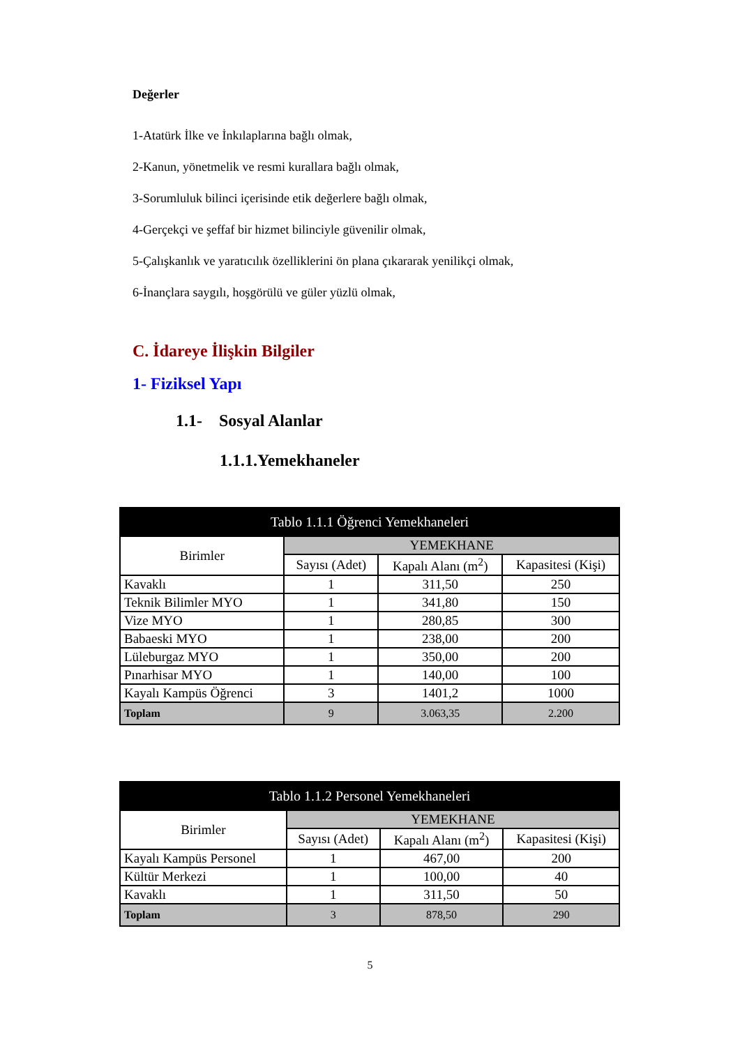Değerler
1-Atatürk İlke ve İnkılaplarına bağlı olmak,
2-Kanun, yönetmelik ve resmi kurallara bağlı olmak,
3-Sorumluluk bilinci içerisinde etik değerlere bağlı olmak,
4-Gerçekçi ve şeffaf bir hizmet bilinciyle güvenilir olmak,
5-Çalışkanlık ve yaratıcılık özelliklerini ön plana çıkararak yenilikçi olmak,
6-İnançlara saygılı, hoşgörülü ve güler yüzlü olmak,
C. İdareye İlişkin Bilgiler
1- Fiziksel Yapı
1.1- Sosyal Alanlar
1.1.1.Yemekhaneler
| Tablo 1.1.1 Öğrenci Yemekhaneleri | | | |
| --- | --- | --- | --- |
| Birimler | YEMEKHANE | | |
| | Sayısı (Adet) | Kapalı Alanı (m<sup>2</sup>) | Kapasitesi (Kişi) |
| Kavaklı | 1 | 311,50 | 250 |
| Teknik Bilimler MYO | 1 | 341,80 | 150 |
| Vize MYO | 1 | 280,85 | 300 |
| Babaeski MYO | 1 | 238,00 | 200 |
| Lüleburgaz MYO | 1 | 350,00 | 200 |
| Pınarhisar MYO | 1 | 140,00 | 100 |
| Kayalı Kampüs Öğrenci | 3 | 1401,2 | 1000 |
| Toplam | 9 | 3.063,35 | 2.200 |
| Tablo 1.1.2 Personel Yemekhaneleri | | | |
| --- | --- | --- | --- |
| Birimler | YEMEKHANE | | |
| | Sayısı (Adet) | Kapalı Alanı (m<sup>2</sup>) | Kapasitesi (Kişi) |
| Kayalı Kampüs Personel | 1 | 467,00 | 200 |
| Kültür Merkezi | 1 | 100,00 | 40 |
| Kavaklı | 1 | 311,50 | 50 |
| Toplam | 3 | 878,50 | 290 |
5